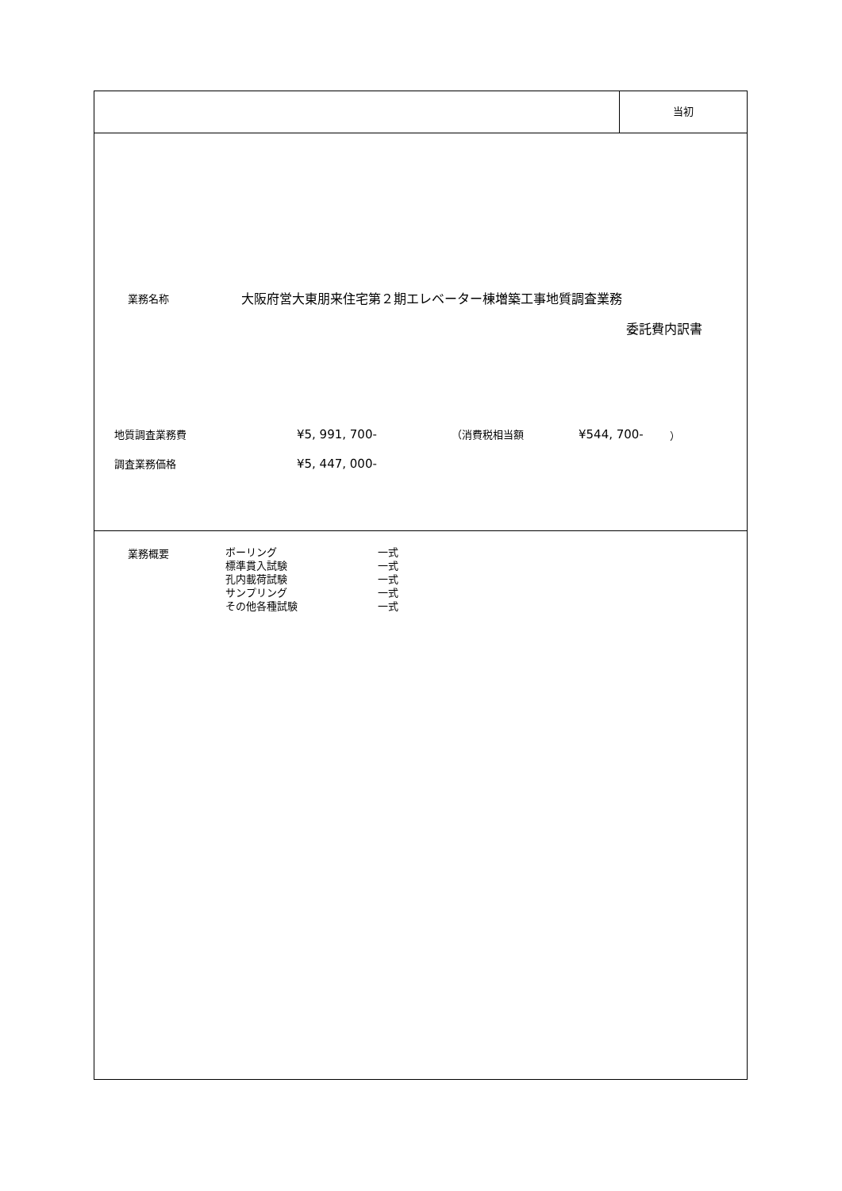当初
業務名称
大阪府営大東朋来住宅第２期エレベーター棟増築工事地質調査業務
委託費内訳書
地質調査業務費
¥5, 991, 700-
（消費税相当額
¥544, 700-
）
調査業務価格
¥5, 447, 000-
業務概要
| ボーリング | 一式 |
| 標準貫入試験 | 一式 |
| 孔内載荷試験 | 一式 |
| サンプリング | 一式 |
| その他各種試験 | 一式 |